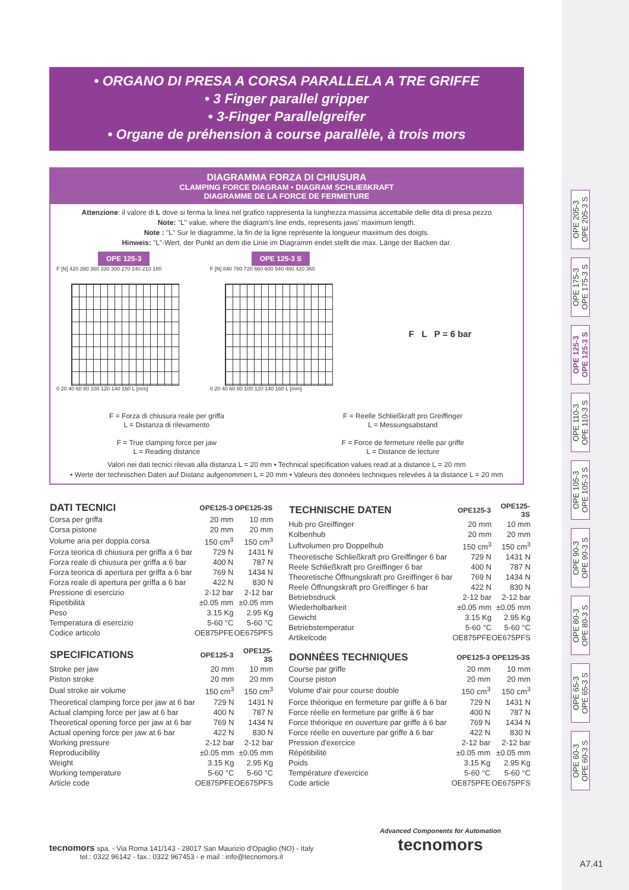• ORGANO DI PRESA A CORSA PARALLELA A TRE GRIFFE
• 3 Finger parallel gripper
• 3-Finger Parallelgreifer
• Organe de préhension à course parallèle, à trois mors
DIAGRAMMA FORZA DI CHIUSURA
CLAMPING FORCE DIAGRAM • DIAGRAM SCHLIEßKRAFT
DIAGRAMME DE LA FORCE DE FERMETURE
Attenzione: il valore di L dove si ferma la linea nel grafico rappresenta la lunghezza massima accettabile delle dita di presa pezzo
Note: "L" value, where the diagram's line ends, represents jaws' maximum length.
Note : "L" Sur le diagramme, la fin de la ligne représente la longueur maximum des doigts.
Hinweis: "L"-Wert, der Punkt an dem die Linie im Diagramm endet stellt die max. Länge der Backen dar.
OPE 125-3
F [N] 420 390 360 330 300 270 240 210 180
0 20 40 60 80 100 120 140 160 L [mm]
OPE 125-3 S
F [N] 840 780 720 660 600 540 480 420 360
0 20 40 60 80 100 120 140 160 L [mm]
F L P = 6 bar
F = Forza di chiusura reale per griffa
L = Distanza di rilevamento
F = True clamping force per jaw
L = Reading distance
F = Reelle Schließkraft pro Greiffinger
L = Messungsabstand
F = Force de fermeture réelle par griffe
L = Distance de lecture
Valori nei dati tecnici rilevati alla distanza L = 20 mm • Technical specification values read at a distance L = 20 mm
• Werte der technischen Daten auf Distanz aufgenommen L = 20 mm • Valeurs des données techniques relevées à la distance L = 20 mm
| DATI TECNICI | OPE125-3 | OPE125-3S |
| --- | --- | --- |
| Corsa per griffa | 20 mm | 10 mm |
| Corsa pistone | 20 mm | 20 mm |
| Volume aria per doppia corsa | 150 cm<sup>3</sup> | 150 cm<sup>3</sup> |
| Forza teorica di chiusura per griffa a 6 bar | 729 N | 1431 N |
| Forza reale di chiusura per griffa a 6 bar | 400 N | 787 N |
| Forza teorica di apertura per griffa a 6 bar | 769 N | 1434 N |
| Forza reale di apertura per griffa a 6 bar | 422 N | 830 N |
| Pressione di esercizio | 2-12 bar | 2-12 bar |
| Ripetibilità | ±0.05 mm | ±0.05 mm |
| Peso | 3.15 Kg | 2.95 Kg |
| Temperatura di esercizio | 5-60 °C | 5-60 °C |
| Codice articolo | OE875PFE | OE675PFS |
| SPECIFICATIONS | OPE125-3 | OPE125-3S |
| --- | --- | --- |
| Stroke per jaw | 20 mm | 10 mm |
| Piston stroke | 20 mm | 20 mm |
| Dual stroke air volume | 150 cm<sup>3</sup> | 150 cm<sup>3</sup> |
| Theoretical clamping force per jaw at 6 bar | 729 N | 1431 N |
| Actual clamping force per jaw at 6 bar | 400 N | 787 N |
| Theoretical opening force per jaw at 6 bar | 769 N | 1434 N |
| Actual opening force per jaw at 6 bar | 422 N | 830 N |
| Working pressure | 2-12 bar | 2-12 bar |
| Reproducibility | ±0.05 mm | ±0.05 mm |
| Weight | 3.15 Kg | 2.95 Kg |
| Working temperature | 5-60 °C | 5-60 °C |
| Article code | OE875PFE | OE675PFS |
| TECHNISCHE DATEN | OPE125-3 | OPE125-3S |
| --- | --- | --- |
| Hub pro Greiffinger | 20 mm | 10 mm |
| Kolbenhub | 20 mm | 20 mm |
| Luftvolumen pro Doppelhub | 150 cm<sup>3</sup> | 150 cm<sup>3</sup> |
| Theoretische Schließkraft pro Greiffinger 6 bar | 729 N | 1431 N |
| Reele Schließkraft pro Greiffinger 6 bar | 400 N | 787 N |
| Theoretische Öffnungskraft pro Greiffinger 6 bar | 769 N | 1434 N |
| Reele Öffnungskraft pro Greiffinger 6 bar | 422 N | 830 N |
| Betriebsdruck | 2-12 bar | 2-12 bar |
| Wiederholbarkeit | ±0.05 mm | ±0.05 mm |
| Gewicht | 3.15 Kg | 2.95 Kg |
| Betriebstemperatur | 5-60 °C | 5-60 °C |
| Artikelcode | OE875PFE | OE675PFS |
| DONNÉES TECHNIQUES | OPE125-3 | OPE125-3S |
| --- | --- | --- |
| Course par griffe | 20 mm | 10 mm |
| Course piston | 20 mm | 20 mm |
| Volume d'air pour course double | 150 cm<sup>3</sup> | 150 cm<sup>3</sup> |
| Force théorique en fermeture par griffe à 6 bar | 729 N | 1431 N |
| Force réelle en fermeture par griffe à 6 bar | 400 N | 787 N |
| Force théorique en ouverture par griffe à 6 bar | 769 N | 1434 N |
| Force réelle en ouverture par griffe à 6 bar | 422 N | 830 N |
| Pression d'exercice | 2-12 bar | 2-12 bar |
| Répétibilité | ±0.05 mm | ±0.05 mm |
| Poids | 3.15 Kg | 2.95 Kg |
| Température d'exercice | 5-60 °C | 5-60 °C |
| Code article | OE875PFE | OE675PFS |
OPE 205-3
OPE 205-3 S
OPE 175-3
OPE 175-3 S
OPE 125-3
OPE 125-3 S
OPE 110-3
OPE 110-3 S
OPE 105-3
OPE 105-3 S
OPE 90-3
OPE 90-3 S
OPE 80-3
OPE 80-3 S
OPE 65-3
OPE 65-3 S
OPE 60-3
OPE 60-3 S
tecnomors spa. - Via Roma 141/143 - 28017 San Maurizio d'Opaglio (NO) - Italy
tel.: 0322 96142 - fax.: 0322 967453 - e mail : info@tecnomors.it
Advanced Components for Automation
tecnomors
A7.41